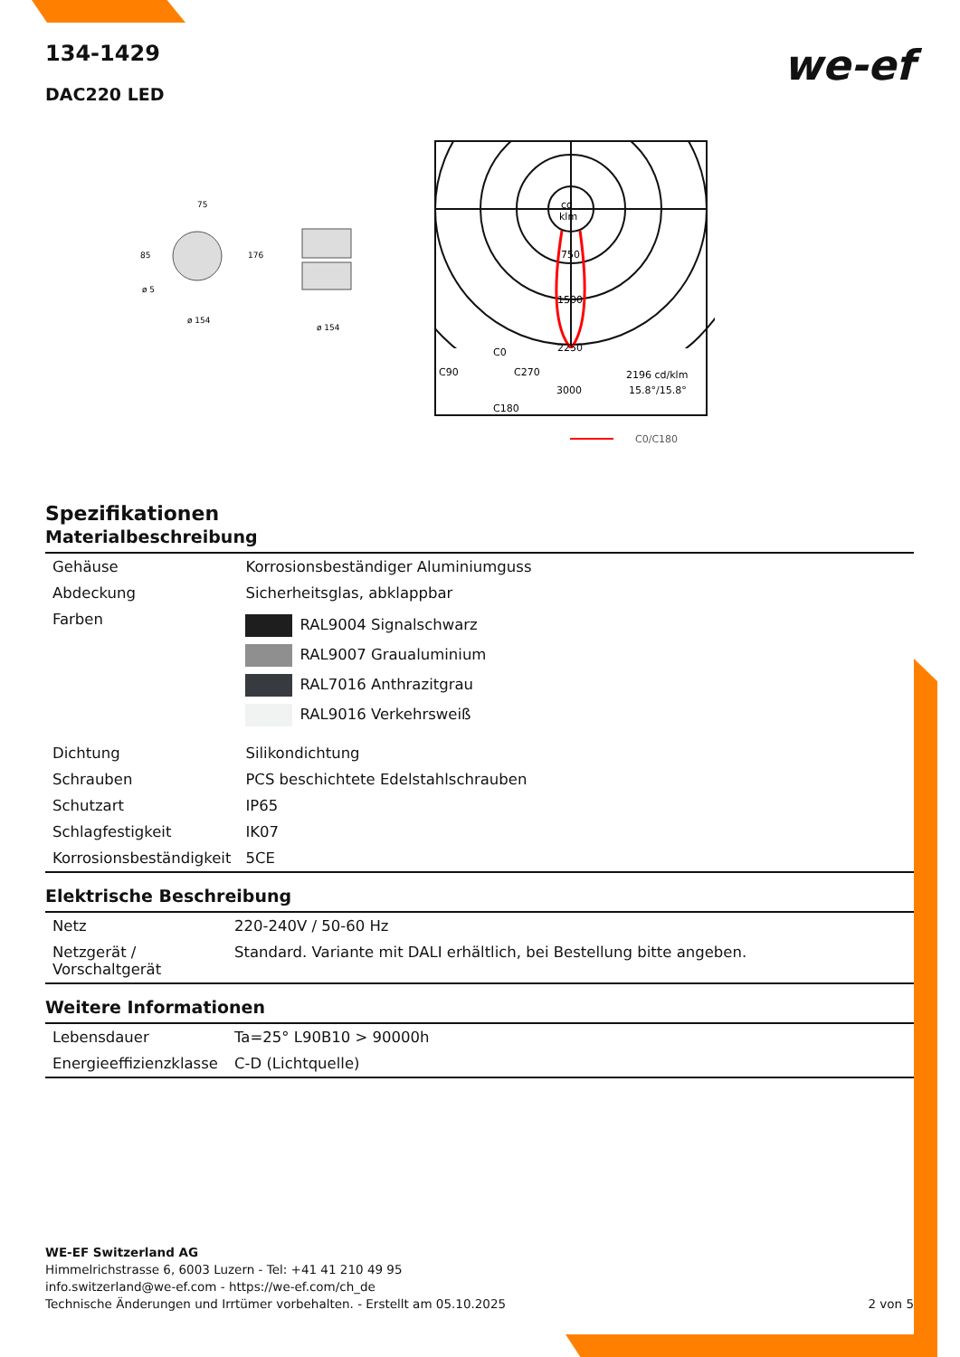we-ef
134-1429
DAC220 LED
75
85
ø 5
ø 154
176
ø 154
cd
klm
750
1500
2250
C0
C90
C270
3000
C180
2196 cd/klm
15.8°/15.8°
C0/C180
Spezifikationen
Materialbeschreibung
| Gehäuse | Korrosionsbeständiger Aluminiumguss |
| Abdeckung | Sicherheitsglas, abklappbar |
| Farben | RAL9004 Signalschwarz RAL9007 Graualuminium RAL7016 Anthrazitgrau RAL9016 Verkehrsweiß |
| Dichtung | Silikondichtung |
| Schrauben | PCS beschichtete Edelstahlschrauben |
| Schutzart | IP65 |
| Schlagfestigkeit | IK07 |
| Korrosionsbeständigkeit | 5CE |
Elektrische Beschreibung
| Netz | 220-240V / 50-60 Hz |
| Netzgerät / Vorschaltgerät | Standard. Variante mit DALI erhältlich, bei Bestellung bitte angeben. |
Weitere Informationen
| Lebensdauer | Ta=25° L90B10 > 90000h |
| Energieeffizienzklasse | C-D (Lichtquelle) |
WE-EF Switzerland AG
Himmelrichstrasse 6, 6003 Luzern - Tel: +41 41 210 49 95
info.switzerland@we-ef.com - https://we-ef.com/ch_de
Technische Änderungen und Irrtümer vorbehalten. - Erstellt am 05.10.2025 2 von 5